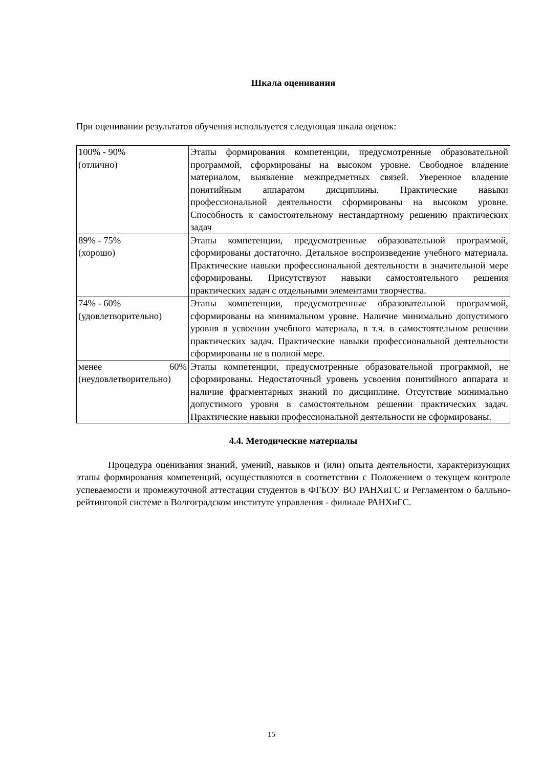Шкала оценивания
При оценивании результатов обучения используется следующая шкала оценок:
| 100% - 90% (отлично) | Этапы формирования компетенции, предусмотренные образовательной программой, сформированы на высоком уровне. Свободное владение материалом, выявление межпредметных связей. Уверенное владение понятийным аппаратом дисциплины. Практические навыки профессиональной деятельности сформированы на высоком уровне. Способность к самостоятельному нестандартному решению практических задач |
| 89% - 75% (хорошо) | Этапы компетенции, предусмотренные образовательной программой, сформированы достаточно. Детальное воспроизведение учебного материала. Практические навыки профессиональной деятельности в значительной мере сформированы. Присутствуют навыки самостоятельного решения практических задач с отдельными элементами творчества. |
| 74% - 60% (удовлетворительно) | Этапы компетенции, предусмотренные образовательной программой, сформированы на минимальном уровне. Наличие минимально допустимого уровня в усвоении учебного материала, в т.ч. в самостоятельном решении практических задач. Практические навыки профессиональной деятельности сформированы не в полной мере. |
| менее 60% (неудовлетворительно) | Этапы компетенции, предусмотренные образовательной программой, не сформированы. Недостаточный уровень усвоения понятийного аппарата и наличие фрагментарных знаний по дисциплине. Отсутствие минимально допустимого уровня в самостоятельном решении практических задач. Практические навыки профессиональной деятельности не сформированы. |
4.4. Методические материалы
Процедура оценивания знаний, умений, навыков и (или) опыта деятельности, характеризующих этапы формирования компетенций, осуществляются в соответствии с Положением о текущем контроле успеваемости и промежуточной аттестации студентов в ФГБОУ ВО РАНХиГС и Регламентом о балльно-рейтинговой системе в Волгоградском институте управления - филиале РАНХиГС.
15